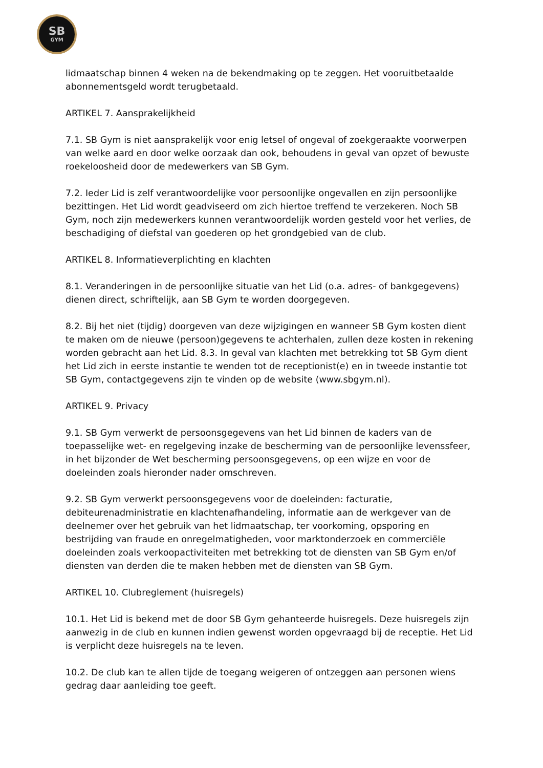SB
GYM
lidmaatschap binnen 4 weken na de bekendmaking op te zeggen. Het vooruitbetaalde abonnementsgeld wordt terugbetaald.
ARTIKEL 7. Aansprakelijkheid
7.1. SB Gym is niet aansprakelijk voor enig letsel of ongeval of zoekgeraakte voorwerpen van welke aard en door welke oorzaak dan ook, behoudens in geval van opzet of bewuste roekeloosheid door de medewerkers van SB Gym.
7.2. Ieder Lid is zelf verantwoordelijke voor persoonlijke ongevallen en zijn persoonlijke bezittingen. Het Lid wordt geadviseerd om zich hiertoe treffend te verzekeren. Noch SB Gym, noch zijn medewerkers kunnen verantwoordelijk worden gesteld voor het verlies, de beschadiging of diefstal van goederen op het grondgebied van de club.
ARTIKEL 8. Informatieverplichting en klachten
8.1. Veranderingen in de persoonlijke situatie van het Lid (o.a. adres- of bankgegevens) dienen direct, schriftelijk, aan SB Gym te worden doorgegeven.
8.2. Bij het niet (tijdig) doorgeven van deze wijzigingen en wanneer SB Gym kosten dient te maken om de nieuwe (persoon)gegevens te achterhalen, zullen deze kosten in rekening worden gebracht aan het Lid. 8.3. In geval van klachten met betrekking tot SB Gym dient het Lid zich in eerste instantie te wenden tot de receptionist(e) en in tweede instantie tot SB Gym, contactgegevens zijn te vinden op de website (www.sbgym.nl).
ARTIKEL 9. Privacy
9.1. SB Gym verwerkt de persoonsgegevens van het Lid binnen de kaders van de toepasselijke wet- en regelgeving inzake de bescherming van de persoonlijke levenssfeer, in het bijzonder de Wet bescherming persoonsgegevens, op een wijze en voor de doeleinden zoals hieronder nader omschreven.
9.2. SB Gym verwerkt persoonsgegevens voor de doeleinden: facturatie, debiteurenadministratie en klachtenafhandeling, informatie aan de werkgever van de deelnemer over het gebruik van het lidmaatschap, ter voorkoming, opsporing en bestrijding van fraude en onregelmatigheden, voor marktonderzoek en commerciële doeleinden zoals verkoopactiviteiten met betrekking tot de diensten van SB Gym en/of diensten van derden die te maken hebben met de diensten van SB Gym.
ARTIKEL 10. Clubreglement (huisregels)
10.1. Het Lid is bekend met de door SB Gym gehanteerde huisregels. Deze huisregels zijn aanwezig in de club en kunnen indien gewenst worden opgevraagd bij de receptie. Het Lid is verplicht deze huisregels na te leven.
10.2. De club kan te allen tijde de toegang weigeren of ontzeggen aan personen wiens gedrag daar aanleiding toe geeft.